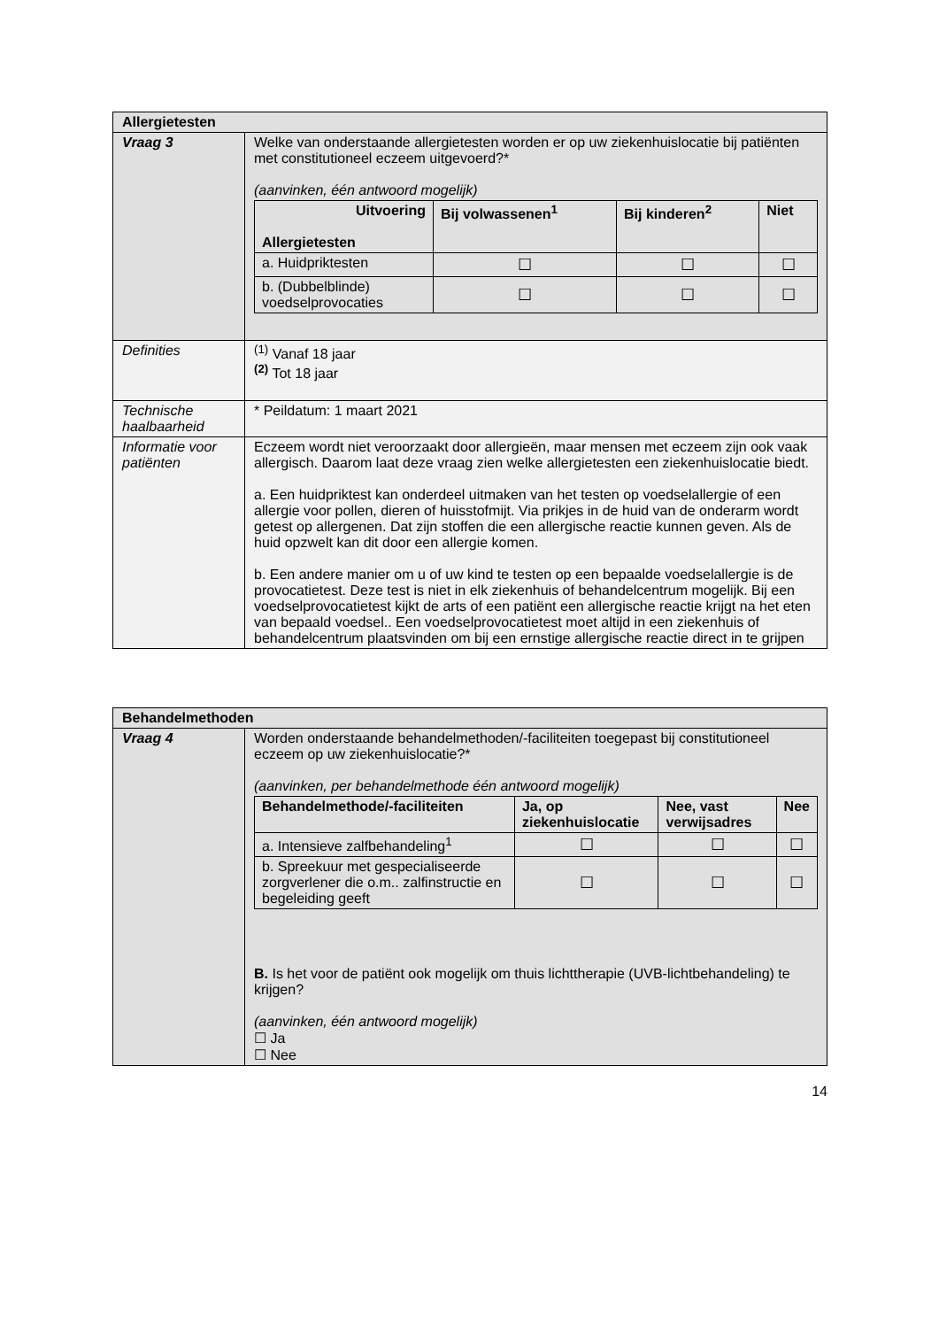| Allergietesten | |
| Vraag 3 | Welke van onderstaande allergietesten worden er op uw ziekenhuislocatie bij patiënten met constitutioneel eczeem uitgevoerd?* (aanvinken, één antwoord mogelijk) / Uitvoering Allergietesten / Bij volwassenen<sup>1</sup> / Bij kinderen<sup>2</sup> / Niet / / --- / --- / --- / --- / / a. Huidpriktesten / ☐ / ☐ / ☐ / / b. (Dubbelblinde) voedselprovocaties / ☐ / ☐ / ☐ / |
| Definities | <sup>(1)</sup> Vanaf 18 jaar <sup>(2)</sup> Tot 18 jaar |
| Technische haalbaarheid | * Peildatum: 1 maart 2021 |
| Informatie voor patiënten | Eczeem wordt niet veroorzaakt door allergieën, maar mensen met eczeem zijn ook vaak allergisch. Daarom laat deze vraag zien welke allergietesten een ziekenhuislocatie biedt. a. Een huidpriktest kan onderdeel uitmaken van het testen op voedselallergie of een allergie voor pollen, dieren of huisstofmijt. Via prikjes in de huid van de onderarm wordt getest op allergenen. Dat zijn stoffen die een allergische reactie kunnen geven. Als de huid opzwelt kan dit door een allergie komen. b. Een andere manier om u of uw kind te testen op een bepaalde voedselallergie is de provocatietest. Deze test is niet in elk ziekenhuis of behandelcentrum mogelijk. Bij een voedselprovocatietest kijkt de arts of een patiënt een allergische reactie krijgt na het eten van bepaald voedsel.. Een voedselprovocatietest moet altijd in een ziekenhuis of behandelcentrum plaatsvinden om bij een ernstige allergische reactie direct in te grijpen |
| Behandelmethoden | |
| Vraag 4 | Worden onderstaande behandelmethoden/-faciliteiten toegepast bij constitutioneel eczeem op uw ziekenhuislocatie?* (aanvinken, per behandelmethode één antwoord mogelijk) / Behandelmethode/-faciliteiten / Ja, op ziekenhuislocatie / Nee, vast verwijsadres / Nee / / --- / --- / --- / --- / / a. Intensieve zalfbehandeling<sup>1</sup> / ☐ / ☐ / ☐ / / b. Spreekuur met gespecialiseerde zorgverlener die o.m.. zalfinstructie en begeleiding geeft / ☐ / ☐ / ☐ / B. Is het voor de patiënt ook mogelijk om thuis lichttherapie (UVB-lichtbehandeling) te krijgen? (aanvinken, één antwoord mogelijk) ☐ Ja ☐ Nee |
14